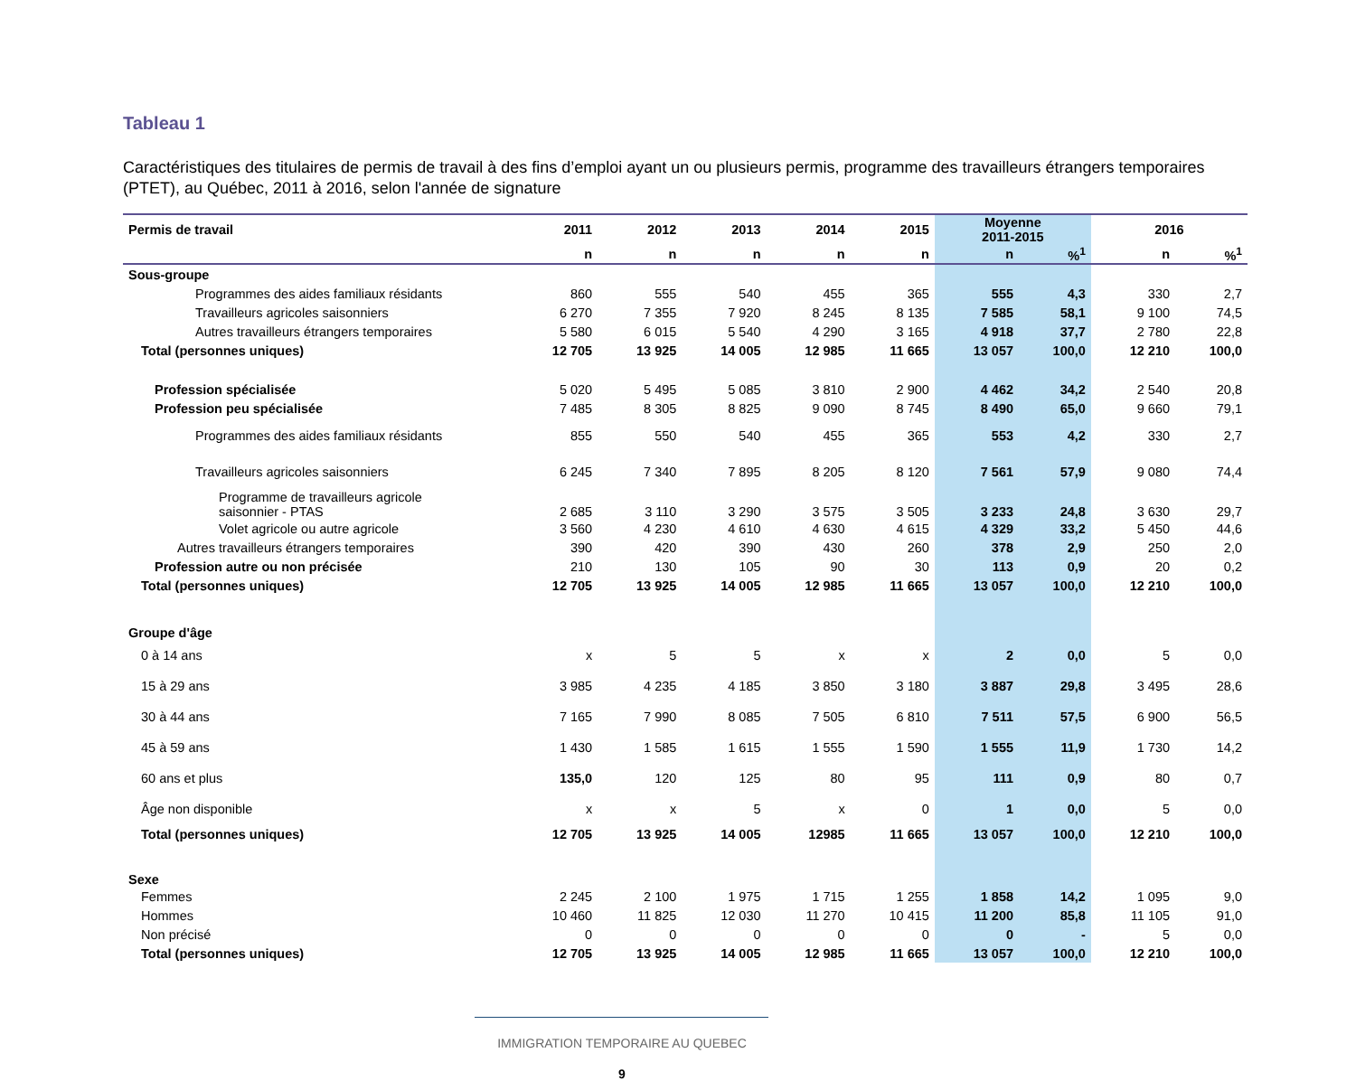Tableau 1
Caractéristiques des titulaires de permis de travail à des fins d’emploi ayant un ou plusieurs permis, programme des travailleurs étrangers temporaires (PTET), au Québec, 2011 à 2016, selon l'année de signature
| Permis de travail | 2011 | 2012 | 2013 | 2014 | 2015 | Moyenne 2011-2015 | | 2016 | |
| --- | --- | --- | --- | --- | --- | --- | --- | --- | --- |
| | n | n | n | n | n | n | %<sup>1</sup> | n | %<sup>1</sup> |
| Sous-groupe | | | | | | | | | |
| Programmes des aides familiaux résidants | 860 | 555 | 540 | 455 | 365 | 555 | 4,3 | 330 | 2,7 |
| Travailleurs agricoles saisonniers | 6 270 | 7 355 | 7 920 | 8 245 | 8 135 | 7 585 | 58,1 | 9 100 | 74,5 |
| Autres travailleurs étrangers temporaires | 5 580 | 6 015 | 5 540 | 4 290 | 3 165 | 4 918 | 37,7 | 2 780 | 22,8 |
| Total (personnes uniques) | 12 705 | 13 925 | 14 005 | 12 985 | 11 665 | 13 057 | 100,0 | 12 210 | 100,0 |
| Profession spécialisée | 5 020 | 5 495 | 5 085 | 3 810 | 2 900 | 4 462 | 34,2 | 2 540 | 20,8 |
| Profession peu spécialisée | 7 485 | 8 305 | 8 825 | 9 090 | 8 745 | 8 490 | 65,0 | 9 660 | 79,1 |
| Programmes des aides familiaux résidants | 855 | 550 | 540 | 455 | 365 | 553 | 4,2 | 330 | 2,7 |
| Travailleurs agricoles saisonniers | 6 245 | 7 340 | 7 895 | 8 205 | 8 120 | 7 561 | 57,9 | 9 080 | 74,4 |
| Programme de travailleurs agricole saisonnier - PTAS | 2 685 | 3 110 | 3 290 | 3 575 | 3 505 | 3 233 | 24,8 | 3 630 | 29,7 |
| Volet agricole ou autre agricole | 3 560 | 4 230 | 4 610 | 4 630 | 4 615 | 4 329 | 33,2 | 5 450 | 44,6 |
| Autres travailleurs étrangers temporaires | 390 | 420 | 390 | 430 | 260 | 378 | 2,9 | 250 | 2,0 |
| Profession autre ou non précisée | 210 | 130 | 105 | 90 | 30 | 113 | 0,9 | 20 | 0,2 |
| Total (personnes uniques) | 12 705 | 13 925 | 14 005 | 12 985 | 11 665 | 13 057 | 100,0 | 12 210 | 100,0 |
| Groupe d'âge | | | | | | | | | |
| 0 à 14 ans | x | 5 | 5 | x | x | 2 | 0,0 | 5 | 0,0 |
| 15 à 29 ans | 3 985 | 4 235 | 4 185 | 3 850 | 3 180 | 3 887 | 29,8 | 3 495 | 28,6 |
| 30 à 44 ans | 7 165 | 7 990 | 8 085 | 7 505 | 6 810 | 7 511 | 57,5 | 6 900 | 56,5 |
| 45 à 59 ans | 1 430 | 1 585 | 1 615 | 1 555 | 1 590 | 1 555 | 11,9 | 1 730 | 14,2 |
| 60 ans et plus | 135,0 | 120 | 125 | 80 | 95 | 111 | 0,9 | 80 | 0,7 |
| Âge non disponible | x | x | 5 | x | 0 | 1 | 0,0 | 5 | 0,0 |
| Total (personnes uniques) | 12 705 | 13 925 | 14 005 | 12985 | 11 665 | 13 057 | 100,0 | 12 210 | 100,0 |
| Sexe | | | | | | | | | |
| Femmes | 2 245 | 2 100 | 1 975 | 1 715 | 1 255 | 1 858 | 14,2 | 1 095 | 9,0 |
| Hommes | 10 460 | 11 825 | 12 030 | 11 270 | 10 415 | 11 200 | 85,8 | 11 105 | 91,0 |
| Non précisé | 0 | 0 | 0 | 0 | 0 | 0 | - | 5 | 0,0 |
| Total (personnes uniques) | 12 705 | 13 925 | 14 005 | 12 985 | 11 665 | 13 057 | 100,0 | 12 210 | 100,0 |
IMMIGRATION TEMPORAIRE AU QUEBEC
9